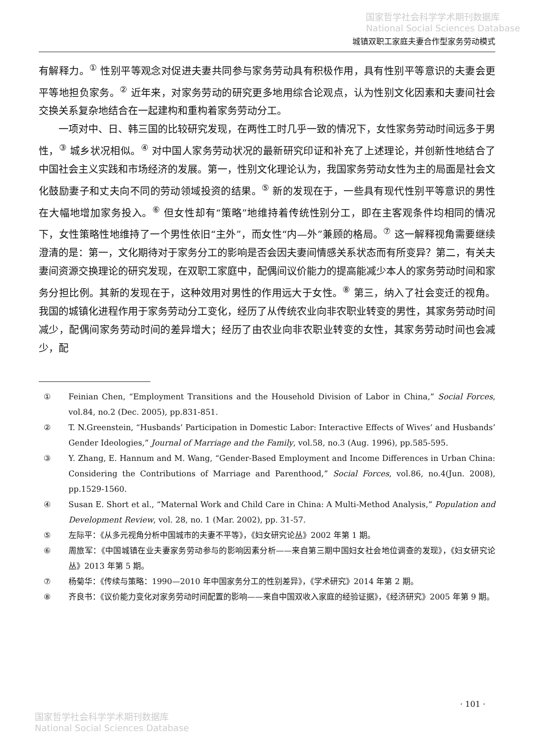国家哲学社会科学学术期刊数据库
National Social Sciences Database
城镇双职工家庭夫妻合作型家务劳动模式
有解释力。<sup>①</sup> 性别平等观念对促进夫妻共同参与家务劳动具有积极作用，具有性别平等意识的夫妻会更平等地担负家务。<sup>②</sup> 近年来，对家务劳动的研究更多地用综合论观点，认为性别文化因素和夫妻间社会交换关系复杂地结合在一起建构和重构着家务劳动分工。
一项对中、日、韩三国的比较研究发现，在两性工时几乎一致的情况下，女性家务劳动时间远多于男性，<sup>③</sup> 城乡状况相似。<sup>④</sup> 对中国人家务劳动状况的最新研究印证和补充了上述理论，并创新性地结合了中国社会主义实践和市场经济的发展。第一，性别文化理论认为，我国家务劳动女性为主的局面是社会文化鼓励妻子和丈夫向不同的劳动领域投资的结果。<sup>⑤</sup> 新的发现在于，一些具有现代性别平等意识的男性在大幅地增加家务投入。<sup>⑥</sup> 但女性却有“策略”地维持着传统性别分工，即在主客观条件均相同的情况下，女性策略性地维持了一个男性依旧“主外”，而女性“内—外”兼顾的格局。<sup>⑦</sup> 这一解释视角需要继续澄清的是：第一，文化期待对于家务分工的影响是否会因夫妻间情感关系状态而有所变异？第二，有关夫妻间资源交换理论的研究发现，在双职工家庭中，配偶间议价能力的提高能减少本人的家务劳动时间和家务分担比例。其新的发现在于，这种效用对男性的作用远大于女性。<sup>⑧</sup> 第三，纳入了社会变迁的视角。我国的城镇化进程作用于家务劳动分工变化，经历了从传统农业向非农职业转变的男性，其家务劳动时间减少，配偶间家务劳动时间的差异增大；经历了由农业向非农职业转变的女性，其家务劳动时间也会减少，配
① Feinian Chen, “Employment Transitions and the Household Division of Labor in China,” Social Forces, vol.84, no.2 (Dec. 2005), pp.831-851.
② T. N.Greenstein, “Husbands’ Participation in Domestic Labor: Interactive Effects of Wives’ and Husbands’ Gender Ideologies,” Journal of Marriage and the Family, vol.58, no.3 (Aug. 1996), pp.585-595.
③ Y. Zhang, E. Hannum and M. Wang, “Gender-Based Employment and Income Differences in Urban China: Considering the Contributions of Marriage and Parenthood,” Social Forces, vol.86, no.4(Jun. 2008), pp.1529-1560.
④ Susan E. Short et al., “Maternal Work and Child Care in China: A Multi-Method Analysis,” Population and Development Review, vol. 28, no. 1 (Mar. 2002), pp. 31-57.
⑤ 左际平：《从多元视角分析中国城市的夫妻不平等》，《妇女研究论丛》2002 年第 1 期。
⑥ 周旅军：《中国城镇在业夫妻家务劳动参与的影响因素分析——来自第三期中国妇女社会地位调查的发现》，《妇女研究论丛》2013 年第 5 期。
⑦ 杨菊华：《传续与策略：1990—2010 年中国家务分工的性别差异》，《学术研究》2014 年第 2 期。
⑧ 齐良书：《议价能力变化对家务劳动时间配置的影响——来自中国双收入家庭的经验证据》，《经济研究》2005 年第 9 期。
· 101 ·
国家哲学社会科学学术期刊数据库
National Social Sciences Database